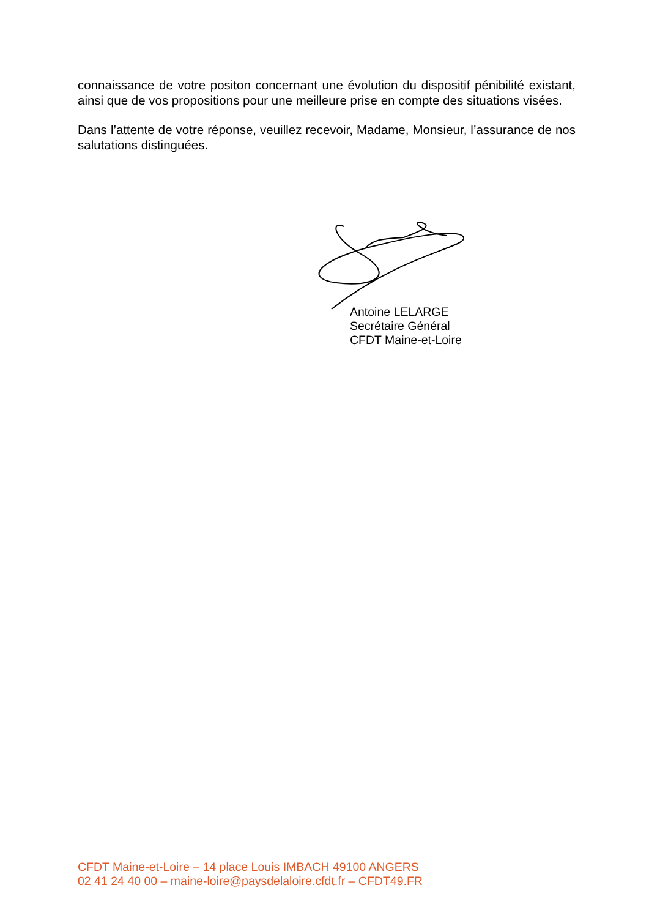connaissance de votre positon concernant une évolution du dispositif pénibilité existant, ainsi que de vos propositions pour une meilleure prise en compte des situations visées.
Dans l’attente de votre réponse, veuillez recevoir, Madame, Monsieur, l’assurance de nos salutations distinguées.
Antoine LELARGE
Secrétaire Général
CFDT Maine-et-Loire
CFDT Maine-et-Loire – 14 place Louis IMBACH 49100 ANGERS
02 41 24 40 00 – maine-loire@paysdelaloire.cfdt.fr – CFDT49.FR